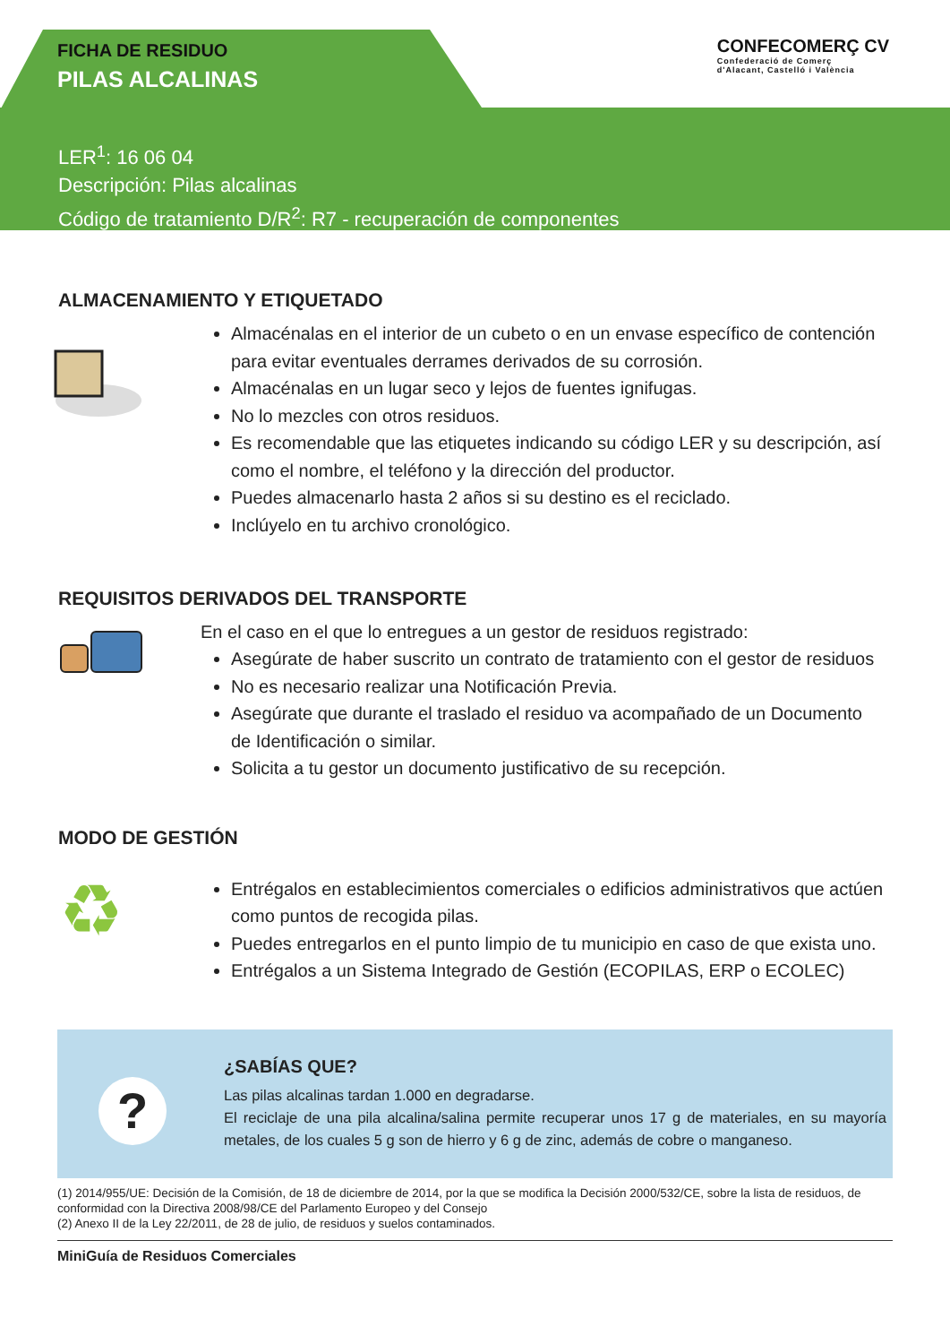FICHA DE RESIDUO
PILAS ALCALINAS
CONFECOMERÇ CV
Confederació de Comerç
d'Alacant, Castelló i València
LER<sup>1</sup>: 16 06 04
Descripción: Pilas alcalinas
Código de tratamiento D/R<sup>2</sup>: R7 - recuperación de componentes
ALMACENAMIENTO Y ETIQUETADO
Almacénalas en el interior de un cubeto o en un envase específico de contención para evitar eventuales derrames derivados de su corrosión.
Almacénalas en un lugar seco y lejos de fuentes ignifugas.
No lo mezcles con otros residuos.
Es recomendable que las etiquetes indicando su código LER y su descripción, así como el nombre, el teléfono y la dirección del productor.
Puedes almacenarlo hasta 2 años si su destino es el reciclado.
Inclúyelo en tu archivo cronológico.
REQUISITOS DERIVADOS DEL TRANSPORTE
En el caso en el que lo entregues a un gestor de residuos registrado:
Asegúrate de haber suscrito un contrato de tratamiento con el gestor de residuos
No es necesario realizar una Notificación Previa.
Asegúrate que durante el traslado el residuo va acompañado de un Documento de Identificación o similar.
Solicita a tu gestor un documento justificativo de su recepción.
MODO DE GESTIÓN
♻
Entrégalos en establecimientos comerciales o edificios administrativos que actúen como puntos de recogida pilas.
Puedes entregarlos en el punto limpio de tu municipio en caso de que exista uno.
Entrégalos a un Sistema Integrado de Gestión (ECOPILAS, ERP o ECOLEC)
?
¿SABÍAS QUE?
Las pilas alcalinas tardan 1.000 en degradarse.
El reciclaje de una pila alcalina/salina permite recuperar unos 17 g de materiales, en su mayoría metales, de los cuales 5 g son de hierro y 6 g de zinc, además de cobre o manganeso.
(1) 2014/955/UE: Decisión de la Comisión, de 18 de diciembre de 2014, por la que se modifica la Decisión 2000/532/CE, sobre la lista de residuos, de conformidad con la Directiva 2008/98/CE del Parlamento Europeo y del Consejo
(2) Anexo II de la Ley 22/2011, de 28 de julio, de residuos y suelos contaminados.
MiniGuía de Residuos Comerciales